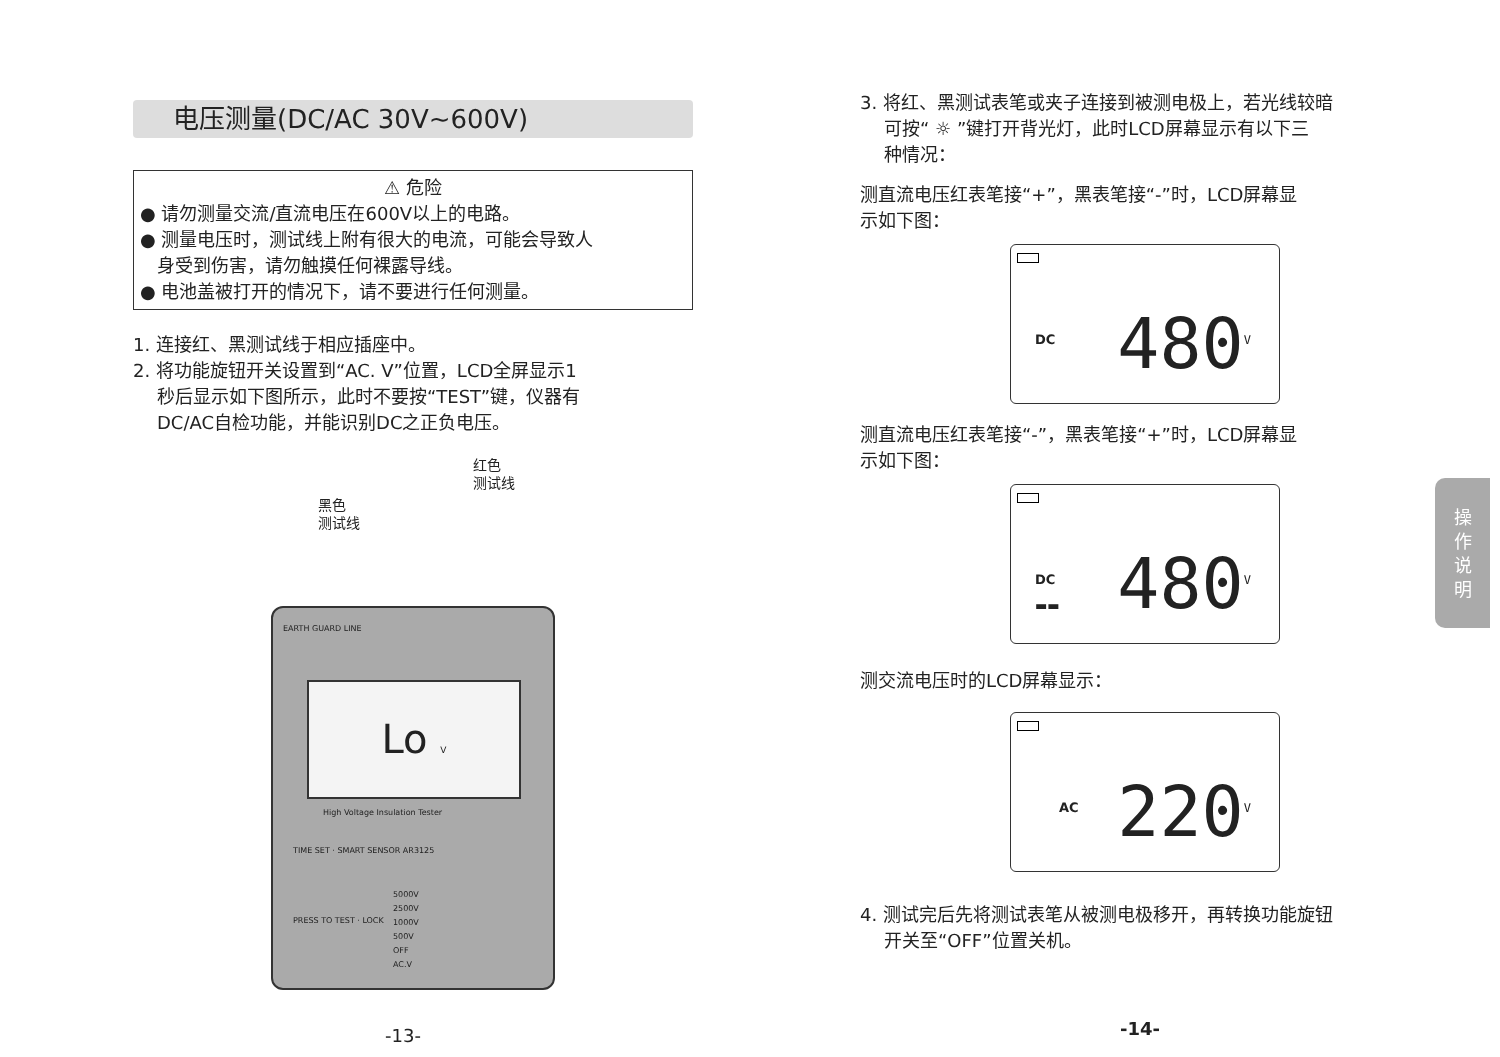电压测量(DC/AC 30V~600V)
⚠ 危险
● 请勿测量交流/直流电压在600V以上的电路。
● 测量电压时，测试线上附有很大的电流，可能会导致人
身受到伤害，请勿触摸任何裸露导线。
● 电池盖被打开的情况下，请不要进行任何测量。
1. 连接红、黑测试线于相应插座中。
2. 将功能旋钮开关设置到“AC. V”位置，LCD全屏显示1
秒后显示如下图所示，此时不要按“TEST”键，仪器有
DC/AC自检功能，并能识别DC之正负电压。
红色
测试线
黑色
测试线
EARTH GUARD LINE
Lo V
High Voltage Insulation Tester
TIME SET · SMART SENSOR AR3125
5000V
2500V
1000V
500V
OFF
AC.V
PRESS TO TEST · LOCK
-13-
3. 将红、黑测试表笔或夹子连接到被测电极上，若光线较暗
可按“ ☼ ”键打开背光灯，此时LCD屏幕显示有以下三
种情况：
测直流电压红表笔接“+”，黑表笔接“-”时，LCD屏幕显
示如下图：
DC 480<sup>V</sup>
测直流电压红表笔接“-”，黑表笔接“+”时，LCD屏幕显
示如下图：
DC
▬▬
480<sup>V</sup>
测交流电压时的LCD屏幕显示：
AC 220<sup>V</sup>
4. 测试完后先将测试表笔从被测电极移开，再转换功能旋钮
开关至“OFF”位置关机。
-14-
操
作
说
明